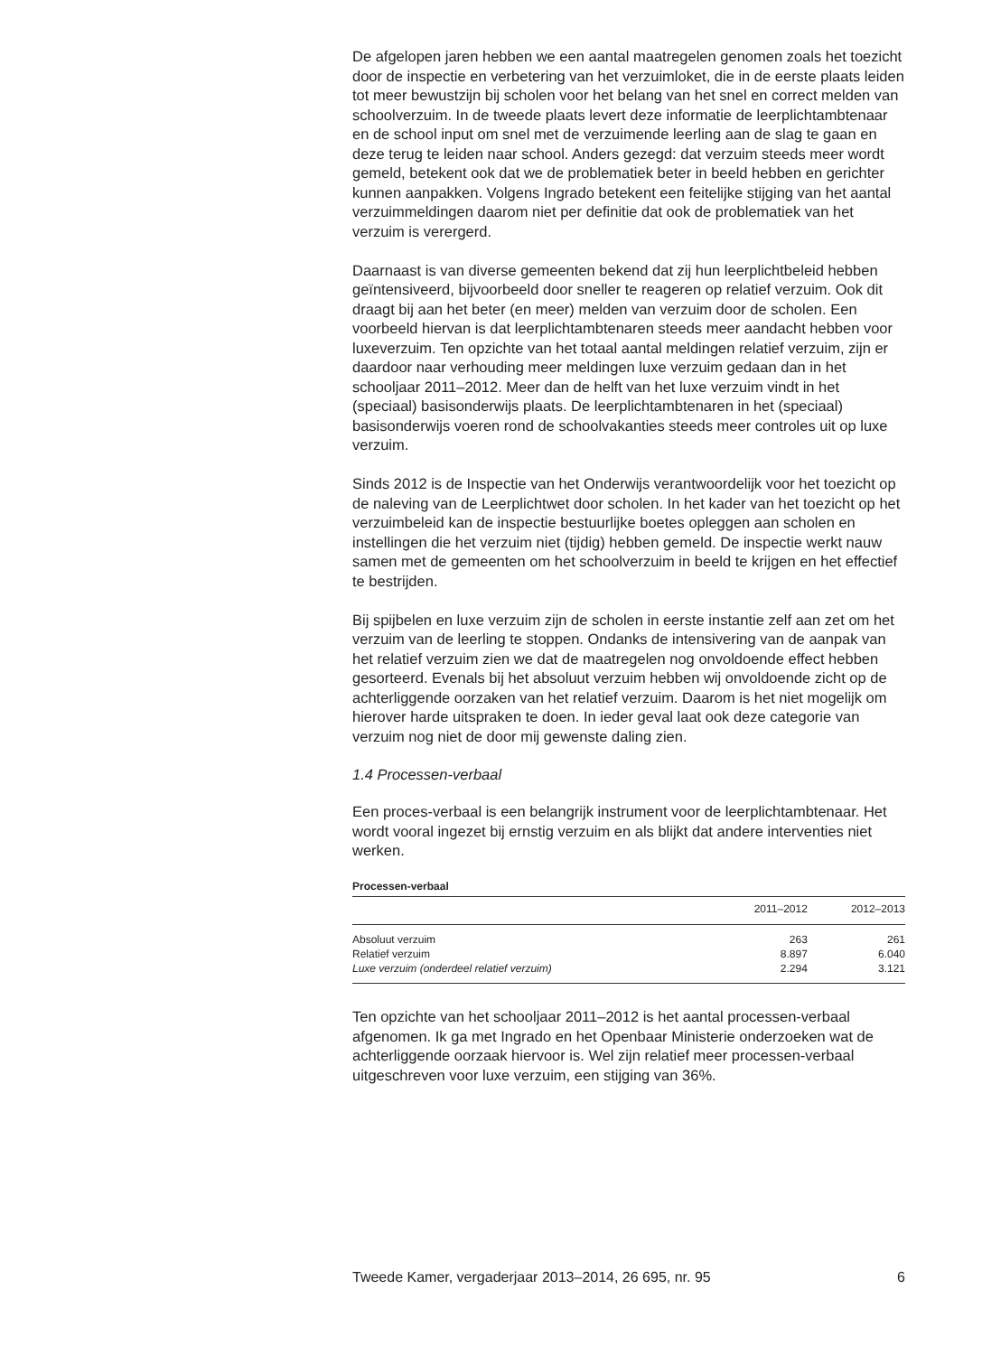De afgelopen jaren hebben we een aantal maatregelen genomen zoals het toezicht door de inspectie en verbetering van het verzuimloket, die in de eerste plaats leiden tot meer bewustzijn bij scholen voor het belang van het snel en correct melden van schoolverzuim. In de tweede plaats levert deze informatie de leerplichtambtenaar en de school input om snel met de verzuimende leerling aan de slag te gaan en deze terug te leiden naar school. Anders gezegd: dat verzuim steeds meer wordt gemeld, betekent ook dat we de problematiek beter in beeld hebben en gerichter kunnen aanpakken. Volgens Ingrado betekent een feitelijke stijging van het aantal verzuimmeldingen daarom niet per definitie dat ook de problematiek van het verzuim is verergerd.
Daarnaast is van diverse gemeenten bekend dat zij hun leerplichtbeleid hebben geïntensiveerd, bijvoorbeeld door sneller te reageren op relatief verzuim. Ook dit draagt bij aan het beter (en meer) melden van verzuim door de scholen. Een voorbeeld hiervan is dat leerplichtambtenaren steeds meer aandacht hebben voor luxeverzuim. Ten opzichte van het totaal aantal meldingen relatief verzuim, zijn er daardoor naar verhouding meer meldingen luxe verzuim gedaan dan in het schooljaar 2011–2012. Meer dan de helft van het luxe verzuim vindt in het (speciaal) basisonderwijs plaats. De leerplichtambtenaren in het (speciaal) basisonderwijs voeren rond de schoolvakanties steeds meer controles uit op luxe verzuim.
Sinds 2012 is de Inspectie van het Onderwijs verantwoordelijk voor het toezicht op de naleving van de Leerplichtwet door scholen. In het kader van het toezicht op het verzuimbeleid kan de inspectie bestuurlijke boetes opleggen aan scholen en instellingen die het verzuim niet (tijdig) hebben gemeld. De inspectie werkt nauw samen met de gemeenten om het schoolverzuim in beeld te krijgen en het effectief te bestrijden.
Bij spijbelen en luxe verzuim zijn de scholen in eerste instantie zelf aan zet om het verzuim van de leerling te stoppen. Ondanks de intensivering van de aanpak van het relatief verzuim zien we dat de maatregelen nog onvoldoende effect hebben gesorteerd. Evenals bij het absoluut verzuim hebben wij onvoldoende zicht op de achterliggende oorzaken van het relatief verzuim. Daarom is het niet mogelijk om hierover harde uitspraken te doen. In ieder geval laat ook deze categorie van verzuim nog niet de door mij gewenste daling zien.
1.4 Processen-verbaal
Een proces-verbaal is een belangrijk instrument voor de leerplichtambtenaar. Het wordt vooral ingezet bij ernstig verzuim en als blijkt dat andere interventies niet werken.
Processen-verbaal
| | 2011–2012 | 2012–2013 |
| --- | --- | --- |
| Absoluut verzuim | 263 | 261 |
| Relatief verzuim | 8.897 | 6.040 |
| Luxe verzuim (onderdeel relatief verzuim) | 2.294 | 3.121 |
Ten opzichte van het schooljaar 2011–2012 is het aantal processen-verbaal afgenomen. Ik ga met Ingrado en het Openbaar Ministerie onderzoeken wat de achterliggende oorzaak hiervoor is. Wel zijn relatief meer processen-verbaal uitgeschreven voor luxe verzuim, een stijging van 36%.
Tweede Kamer, vergaderjaar 2013–2014, 26 695, nr. 95 6